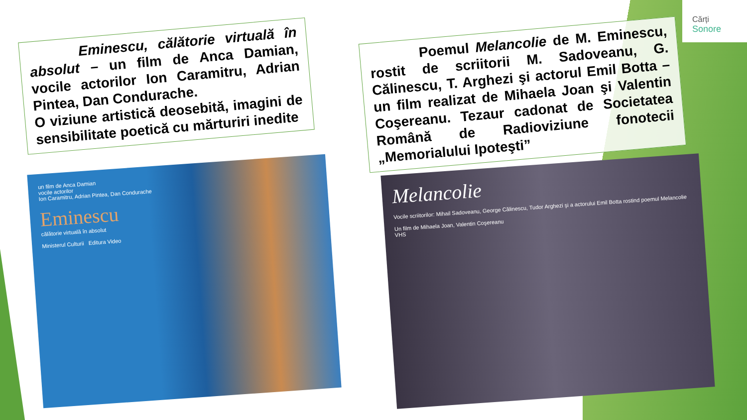Cărți
Sonore
Eminescu, călătorie virtuală în absolut – un film de Anca Damian, vocile actorilor Ion Caramitru, Adrian Pintea, Dan Condurache.
O viziune artistică deosebită, imagini de sensibilitate poetică cu mărturiri inedite
Poemul Melancolie de M. Eminescu, rostit de scriitorii M. Sadoveanu, G. Călinescu, T. Arghezi şi actorul Emil Botta – un film realizat de Mihaela Joan şi Valentin Coşereanu. Tezaur cadonat de Societatea Română de Radioviziune fonotecii „Memorialului Ipoteşti”
un film de Anca Damian
vocile actorilor
Ion Caramitru, Adrian Pintea, Dan Condurache
Eminescu
călătorie virtuală în absolut
Ministerul Culturii Editura Video
Melancolie
Vocile scriitorilor: Mihail Sadoveanu, George Călinescu, Tudor Arghezi şi a actorului Emil Botta rostind poemul Melancolie
Un film de Mihaela Joan, Valentin Coşereanu
VHS